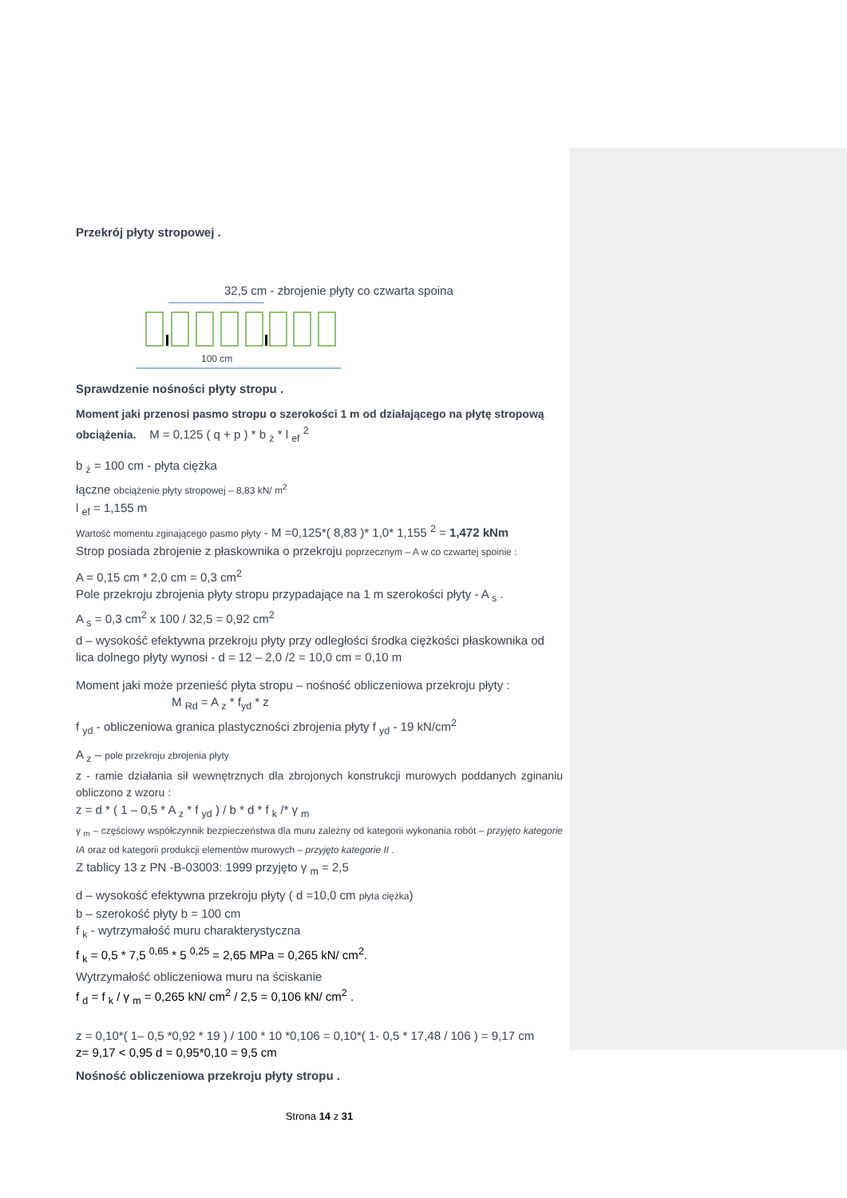Przekrój płyty stropowej .
32,5 cm - zbrojenie płyty co czwarta spoina
100 cm
Sprawdzenie nośności płyty stropu .
Moment jaki przenosi pasmo stropu o szerokości 1 m od działającego na płytę stropową obciążenia. M = 0,125 ( q + p ) * b <sub>ż</sub> * l <sub>ef</sub> <sup>2</sup>
b <sub>ż</sub> = 100 cm - płyta ciężka
łączne obciążenie płyty stropowej – 8,83 kN/ m<sup>2</sup>
l <sub>ef</sub> = 1,155 m
Wartość momentu zginającego pasmo płyty - M =0,125*( 8,83 )* 1,0* 1,155 <sup>2</sup> = 1,472 kNm
Strop posiada zbrojenie z płaskownika o przekroju poprzecznym – A w co czwartej spoinie :
A = 0,15 cm * 2,0 cm = 0,3 cm<sup>2</sup>
Pole przekroju zbrojenia płyty stropu przypadające na 1 m szerokości płyty - A <sub>s</sub> .
A <sub>s</sub> = 0,3 cm<sup>2</sup> x 100 / 32,5 = 0,92 cm<sup>2</sup>
d – wysokość efektywna przekroju płyty przy odległości środka ciężkości płaskownika od lica dolnego płyty wynosi - d = 12 – 2,0 /2 = 10,0 cm = 0,10 m
Moment jaki może przenieść płyta stropu – nośność obliczeniowa przekroju płyty :
M <sub>Rd</sub> = A <sub>z</sub> * f<sub>yd</sub> * z
f <sub>yd</sub> - obliczeniowa granica plastyczności zbrojenia płyty f <sub>yd</sub> - 19 kN/cm<sup>2</sup>
A <sub>z</sub> – pole przekroju zbrojenia płyty
z - ramie działania sił wewnętrznych dla zbrojonych konstrukcji murowych poddanych zginaniu obliczono z wzoru :
z = d * ( 1 – 0,5 * A <sub>z</sub> * f <sub>yd</sub> ) / b * d * f <sub>k</sub> /* γ <sub>m</sub>
γ <sub>m</sub> – częściowy współczynnik bezpieczeństwa dla muru zależny od kategorii wykonania robót – przyjęto kategorie IA oraz od kategorii produkcji elementów murowych – przyjęto kategorie II .
Z tablicy 13 z PN -B-03003: 1999 przyjęto γ <sub>m</sub> = 2,5
d – wysokość efektywna przekroju płyty ( d =10,0 cm płyta ciężka)
b – szerokość płyty b = 100 cm
f <sub>k</sub> - wytrzymałość muru charakterystyczna
f <sub>k</sub> = 0,5 * 7,5 <sup>0,65</sup> * 5 <sup>0,25</sup> = 2,65 MPa = 0,265 kN/ cm<sup>2</sup>.
Wytrzymałość obliczeniowa muru na ściskanie
f <sub>d</sub> = f <sub>k</sub> / γ <sub>m</sub> = 0,265 kN/ cm<sup>2</sup> / 2,5 = 0,106 kN/ cm<sup>2</sup> .
z = 0,10*( 1– 0,5 *0,92 * 19 ) / 100 * 10 *0,106 = 0,10*( 1- 0,5 * 17,48 / 106 ) = 9,17 cm
z= 9,17 < 0,95 d = 0,95*0,10 = 9,5 cm
Nośność obliczeniowa przekroju płyty stropu .
Strona 14 z 31